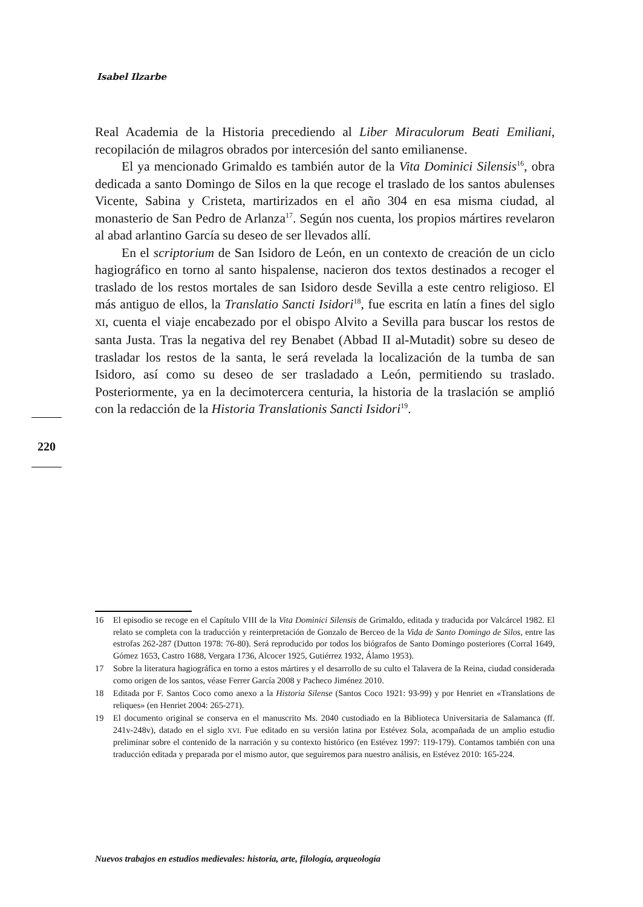Isabel Ilzarbe
Real Academia de la Historia precediendo al Liber Miraculorum Beati Emiliani, recopilación de milagros obrados por intercesión del santo emilianense.
El ya mencionado Grimaldo es también autor de la Vita Dominici Silensis<sup>16</sup>, obra dedicada a santo Domingo de Silos en la que recoge el traslado de los santos abulenses Vicente, Sabina y Cristeta, martirizados en el año 304 en esa misma ciudad, al monasterio de San Pedro de Arlanza<sup>17</sup>. Según nos cuenta, los propios mártires revelaron al abad arlantino García su deseo de ser llevados allí.
En el scriptorium de San Isidoro de León, en un contexto de creación de un ciclo hagiográfico en torno al santo hispalense, nacieron dos textos destinados a recoger el traslado de los restos mortales de san Isidoro desde Sevilla a este centro religioso. El más antiguo de ellos, la Translatio Sancti Isidori<sup>18</sup>, fue escrita en latín a fines del siglo XI, cuenta el viaje encabezado por el obispo Alvito a Sevilla para buscar los restos de santa Justa. Tras la negativa del rey Benabet (Abbad II al-Mutadit) sobre su deseo de trasladar los restos de la santa, le será revelada la localización de la tumba de san Isidoro, así como su deseo de ser trasladado a León, permitiendo su traslado. Posteriormente, ya en la decimotercera centuria, la historia de la traslación se amplió con la redacción de la Historia Translationis Sancti Isidori<sup>19</sup>.
220
16 El episodio se recoge en el Capítulo VIII de la Vita Dominici Silensis de Grimaldo, editada y traducida por Valcárcel 1982. El relato se completa con la traducción y reinterpretación de Gonzalo de Berceo de la Vida de Santo Domingo de Silos, entre las estrofas 262-287 (Dutton 1978: 76-80). Será reproducido por todos los biógrafos de Santo Domingo posteriores (Corral 1649, Gómez 1653, Castro 1688, Vergara 1736, Alcocer 1925, Gutiérrez 1932, Álamo 1953).
17 Sobre la literatura hagiográfica en torno a estos mártires y el desarrollo de su culto el Talavera de la Reina, ciudad considerada como origen de los santos, véase Ferrer García 2008 y Pacheco Jiménez 2010.
18 Editada por F. Santos Coco como anexo a la Historia Silense (Santos Coco 1921: 93-99) y por Henriet en «Translations de reliques» (en Henriet 2004: 265-271).
19 El documento original se conserva en el manuscrito Ms. 2040 custodiado en la Biblioteca Universitaria de Salamanca (ff. 241v-248v), datado en el siglo XVI. Fue editado en su versión latina por Estévez Sola, acompañada de un amplio estudio preliminar sobre el contenido de la narración y su contexto histórico (en Estévez 1997: 119-179). Contamos también con una traducción editada y preparada por el mismo autor, que seguiremos para nuestro análisis, en Estévez 2010: 165-224.
Nuevos trabajos en estudios medievales: historia, arte, filología, arqueología